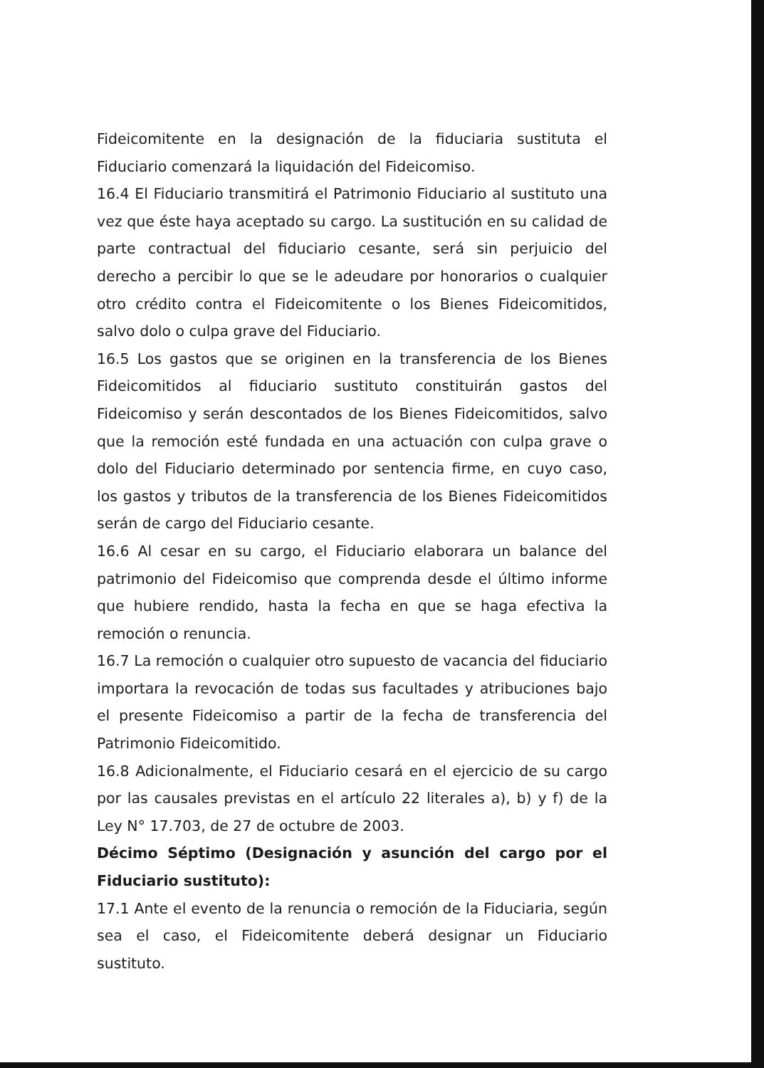Fideicomitente en la designación de la fiduciaria sustituta el Fiduciario comenzará la liquidación del Fideicomiso.
16.4 El Fiduciario transmitirá el Patrimonio Fiduciario al sustituto una vez que éste haya aceptado su cargo. La sustitución en su calidad de parte contractual del fiduciario cesante, será sin perjuicio del derecho a percibir lo que se le adeudare por honorarios o cualquier otro crédito contra el Fideicomitente o los Bienes Fideicomitidos, salvo dolo o culpa grave del Fiduciario.
16.5 Los gastos que se originen en la transferencia de los Bienes Fideicomitidos al fiduciario sustituto constituirán gastos del Fideicomiso y serán descontados de los Bienes Fideicomitidos, salvo que la remoción esté fundada en una actuación con culpa grave o dolo del Fiduciario determinado por sentencia firme, en cuyo caso, los gastos y tributos de la transferencia de los Bienes Fideicomitidos serán de cargo del Fiduciario cesante.
16.6 Al cesar en su cargo, el Fiduciario elaborara un balance del patrimonio del Fideicomiso que comprenda desde el último informe que hubiere rendido, hasta la fecha en que se haga efectiva la remoción o renuncia.
16.7 La remoción o cualquier otro supuesto de vacancia del fiduciario importara la revocación de todas sus facultades y atribuciones bajo el presente Fideicomiso a partir de la fecha de transferencia del Patrimonio Fideicomitido.
16.8 Adicionalmente, el Fiduciario cesará en el ejercicio de su cargo por las causales previstas en el artículo 22 literales a), b) y f) de la Ley N° 17.703, de 27 de octubre de 2003.
Décimo Séptimo (Designación y asunción del cargo por el Fiduciario sustituto):
17.1 Ante el evento de la renuncia o remoción de la Fiduciaria, según sea el caso, el Fideicomitente deberá designar un Fiduciario sustituto.